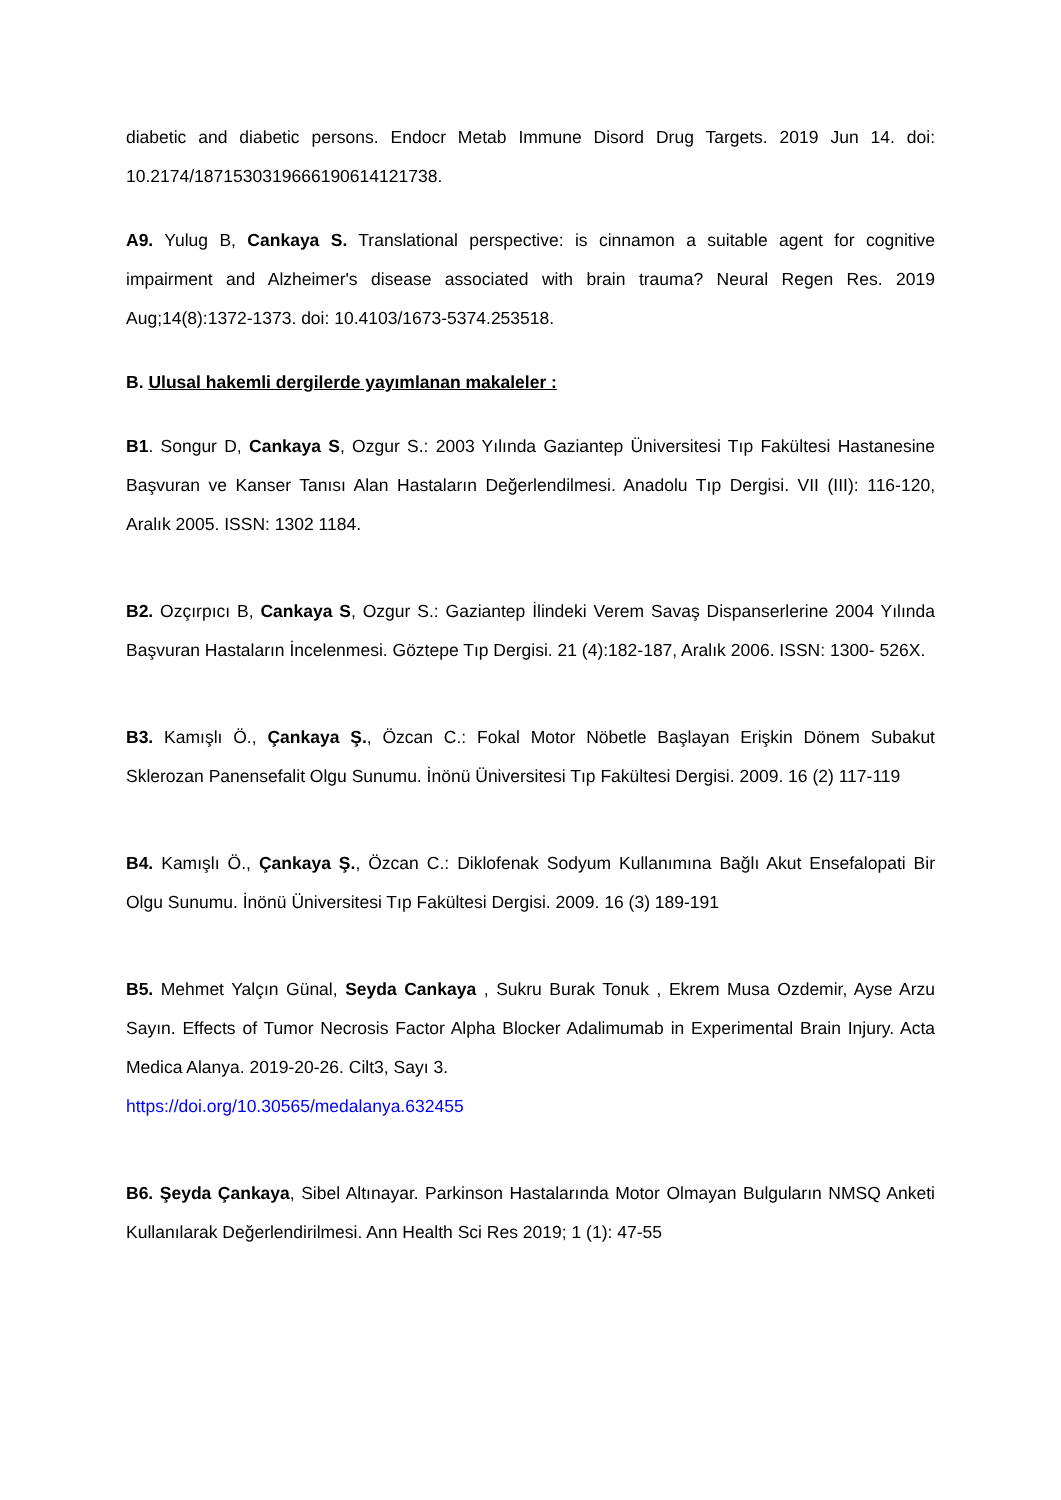diabetic and diabetic persons. Endocr Metab Immune Disord Drug Targets. 2019 Jun 14. doi: 10.2174/1871530319666190614121738.
A9. Yulug B, Cankaya S. Translational perspective: is cinnamon a suitable agent for cognitive impairment and Alzheimer's disease associated with brain trauma? Neural Regen Res. 2019 Aug;14(8):1372-1373. doi: 10.4103/1673-5374.253518.
B. Ulusal hakemli dergilerde yayımlanan makaleler :
B1. Songur D, Cankaya S, Ozgur S.: 2003 Yılında Gaziantep Üniversitesi Tıp Fakültesi Hastanesine Başvuran ve Kanser Tanısı Alan Hastaların Değerlendilmesi. Anadolu Tıp Dergisi. VII (III): 116-120, Aralık 2005. ISSN: 1302 1184.
B2. Ozçırpıcı B, Cankaya S, Ozgur S.: Gaziantep İlindeki Verem Savaş Dispanserlerine 2004 Yılında Başvuran Hastaların İncelenmesi. Göztepe Tıp Dergisi. 21 (4):182-187, Aralık 2006. ISSN: 1300- 526X.
B3. Kamışlı Ö., Çankaya Ş., Özcan C.: Fokal Motor Nöbetle Başlayan Erişkin Dönem Subakut Sklerozan Panensefalit Olgu Sunumu. İnönü Üniversitesi Tıp Fakültesi Dergisi. 2009. 16 (2) 117-119
B4. Kamışlı Ö., Çankaya Ş., Özcan C.: Diklofenak Sodyum Kullanımına Bağlı Akut Ensefalopati Bir Olgu Sunumu. İnönü Üniversitesi Tıp Fakültesi Dergisi. 2009. 16 (3) 189-191
B5. Mehmet Yalçın Günal, Seyda Cankaya , Sukru Burak Tonuk , Ekrem Musa Ozdemir, Ayse Arzu Sayın. Effects of Tumor Necrosis Factor Alpha Blocker Adalimumab in Experimental Brain Injury. Acta Medica Alanya. 2019-20-26. Cilt3, Sayı 3.
https://doi.org/10.30565/medalanya.632455
B6. Şeyda Çankaya, Sibel Altınayar. Parkinson Hastalarında Motor Olmayan Bulguların NMSQ Anketi Kullanılarak Değerlendirilmesi. Ann Health Sci Res 2019; 1 (1): 47-55